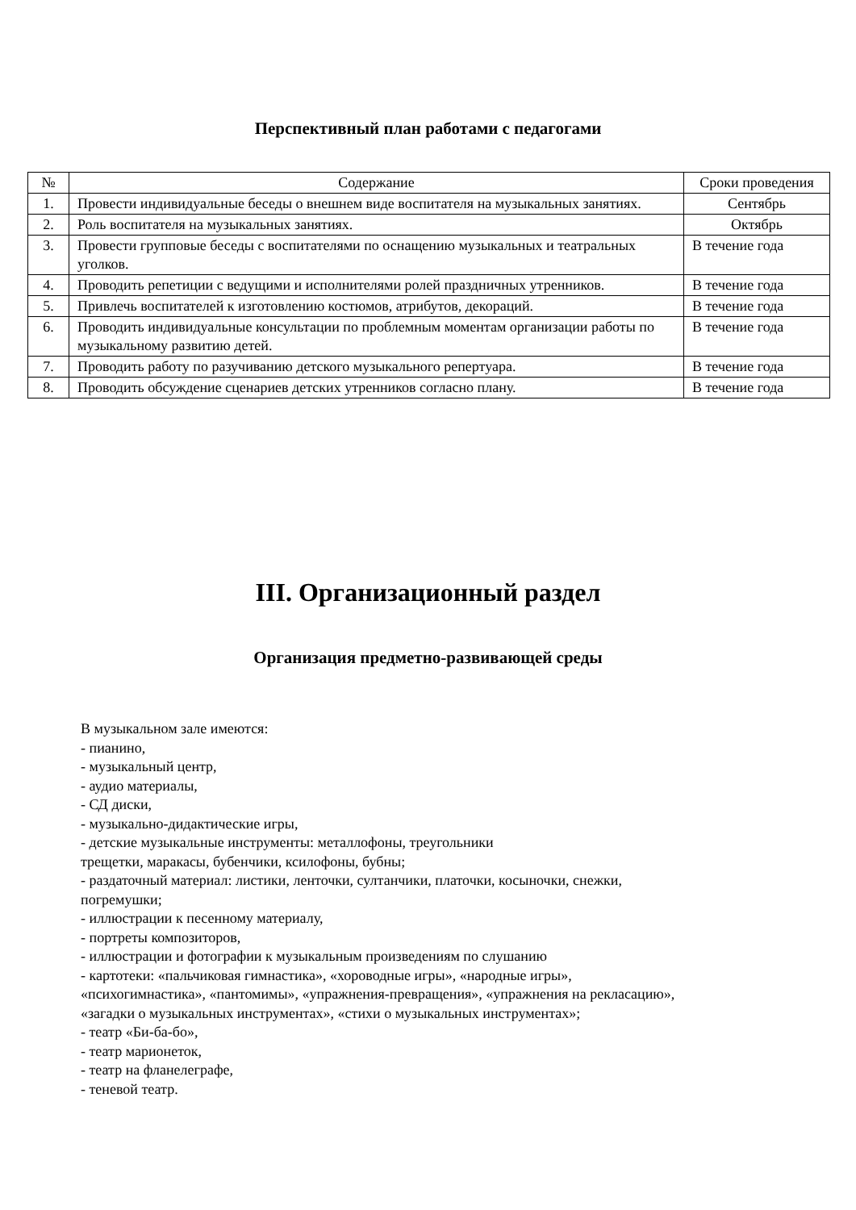Перспективный план работами с педагогами
| № | Содержание | Сроки проведения |
| --- | --- | --- |
| 1. | Провести индивидуальные беседы о внешнем виде воспитателя на музыкальных занятиях. | Сентябрь |
| 2. | Роль воспитателя на музыкальных занятиях. | Октябрь |
| 3. | Провести групповые беседы с воспитателями по оснащению музыкальных и театральных уголков. | В течение года |
| 4. | Проводить репетиции с ведущими и исполнителями ролей праздничных утренников. | В течение года |
| 5. | Привлечь воспитателей к изготовлению костюмов, атрибутов, декораций. | В течение года |
| 6. | Проводить индивидуальные консультации по проблемным моментам организации работы по музыкальному развитию детей. | В течение года |
| 7. | Проводить работу по разучиванию детского музыкального репертуара. | В течение года |
| 8. | Проводить обсуждение сценариев детских утренников согласно плану. | В течение года |
III. Организационный раздел
Организация предметно-развивающей среды
В музыкальном зале имеются:
- пианино,
- музыкальный центр,
- аудио материалы,
- СД диски,
- музыкально-дидактические игры,
- детские музыкальные инструменты: металлофоны, треугольники
трещетки, маракасы, бубенчики, ксилофоны, бубны;
- раздаточный материал: листики, ленточки, султанчики, платочки, косыночки, снежки,
погремушки;
- иллюстрации к песенному материалу,
- портреты композиторов,
- иллюстрации и фотографии к музыкальным произведениям по слушанию
- картотеки: «пальчиковая гимнастика», «хороводные игры», «народные игры»,
«психогимнастика», «пантомимы», «упражнения-превращения», «упражнения на рекласацию»,
«загадки о музыкальных инструментах», «стихи о музыкальных инструментах»;
- театр «Би-ба-бо»,
- театр марионеток,
- театр на фланелеграфе,
- теневой театр.